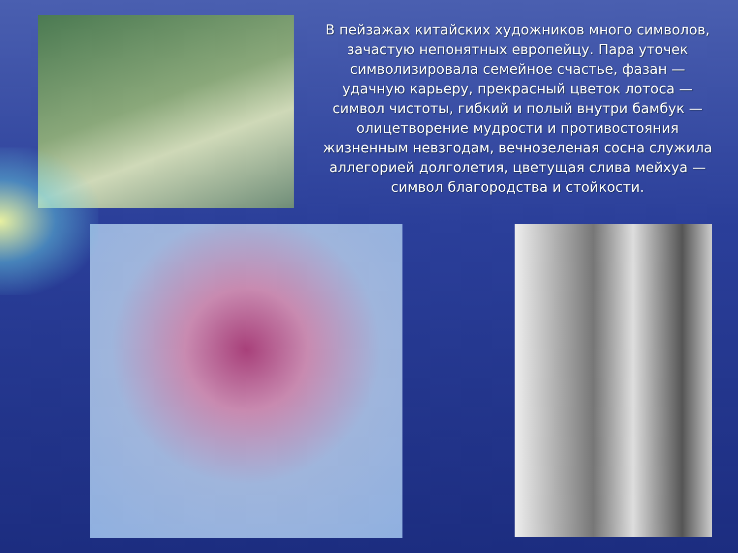В пейзажах китайских художников много символов, зачастую непонятных европейцу. Пара уточек символизировала семейное счастье, фазан — удачную карьеру, прекрасный цветок лотоса — символ чистоты, гибкий и полый внутри бамбук — олицетворение мудрости и противостояния жизненным невзгодам, вечнозеленая сосна служила аллегорией долголетия, цветущая слива мейхуа — символ благородства и стойкости.